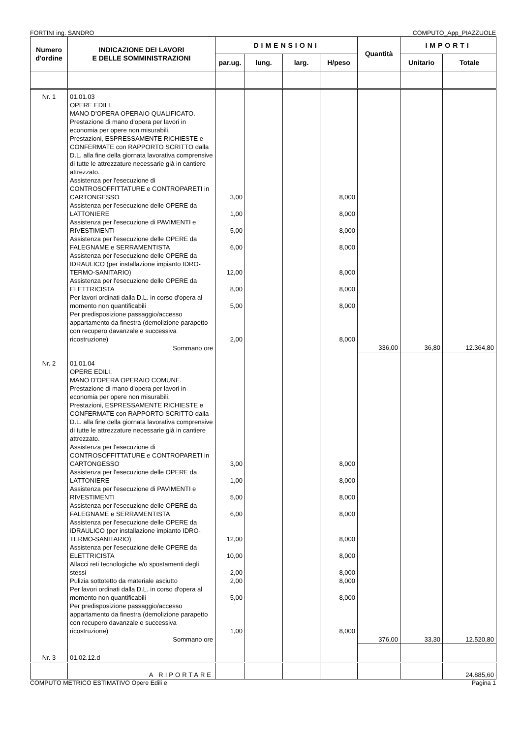FORTINI ing. SANDRO COMPUTO_App_PIAZZUOLE
| Numero d'ordine | INDICAZIONE DEI LAVORI E DELLE SOMMINISTRAZIONI | DIMENSIONI | | | | Quantità | IMPORTI | |
| --- | --- | --- | --- | --- | --- | --- | --- | --- |
| | | par.ug. | lung. | larg. | H/peso | | Unitario | Totale |
| Nr. 1 | 01.01.03 OPERE EDILI. MANO D'OPERA OPERAIO QUALIFICATO. Prestazione di mano d'opera per lavori in economia per opere non misurabili. Prestazioni, ESPRESSAMENTE RICHIESTE e CONFERMATE con RAPPORTO SCRITTO dalla D.L. alla fine della giornata lavorativa comprensive di tutte le attrezzature necessarie già in cantiere attrezzato. Assistenza per l'esecuzione di CONTROSOFFITTATURE e CONTROPARETI in CARTONGESSO | 3,00 | | | 8,000 | | | |
| | Assistenza per l'esecuzione delle OPERE da LATTONIERE | 1,00 | | | 8,000 | | | |
| | Assistenza per l'esecuzione di PAVIMENTI e RIVESTIMENTI | 5,00 | | | 8,000 | | | |
| | Assistenza per l'esecuzione delle OPERE da FALEGNAME e SERRAMENTISTA | 6,00 | | | 8,000 | | | |
| | Assistenza per l'esecuzione delle OPERE da IDRAULICO (per installazione impianto IDRO-TERMO-SANITARIO) | 12,00 | | | 8,000 | | | |
| | Assistenza per l'esecuzione delle OPERE da ELETTRICISTA | 8,00 | | | 8,000 | | | |
| | Per lavori ordinati dalla D.L. in corso d'opera al momento non quantificabili | 5,00 | | | 8,000 | | | |
| | Per predisposizione passaggio/accesso appartamento da finestra (demolizione parapetto con recupero davanzale e successiva ricostruzione) | 2,00 | | | 8,000 | | | |
| | Sommano ore | | | | | 336,00 | 36,80 | 12.364,80 |
| Nr. 2 | 01.01.04 OPERE EDILI. MANO D'OPERA OPERAIO COMUNE. Prestazione di mano d'opera per lavori in economia per opere non misurabili. Prestazioni, ESPRESSAMENTE RICHIESTE e CONFERMATE con RAPPORTO SCRITTO dalla D.L. alla fine della giornata lavorativa comprensive di tutte le attrezzature necessarie già in cantiere attrezzato. Assistenza per l'esecuzione di CONTROSOFFITTATURE e CONTROPARETI in CARTONGESSO | 3,00 | | | 8,000 | | | |
| | Assistenza per l'esecuzione delle OPERE da LATTONIERE | 1,00 | | | 8,000 | | | |
| | Assistenza per l'esecuzione di PAVIMENTI e RIVESTIMENTI | 5,00 | | | 8,000 | | | |
| | Assistenza per l'esecuzione delle OPERE da FALEGNAME e SERRAMENTISTA | 6,00 | | | 8,000 | | | |
| | Assistenza per l'esecuzione delle OPERE da IDRAULICO (per installazione impianto IDRO-TERMO-SANITARIO) | 12,00 | | | 8,000 | | | |
| | Assistenza per l'esecuzione delle OPERE da ELETTRICISTA | 10,00 | | | 8,000 | | | |
| | Allacci reti tecnologiche e/o spostamenti degli stessi | 2,00 | | | 8,000 | | | |
| | Pulizia sottotetto da materiale asciutto | 2,00 | | | 8,000 | | | |
| | Per lavori ordinati dalla D.L. in corso d'opera al momento non quantificabili | 5,00 | | | 8,000 | | | |
| | Per predisposizione passaggio/accesso appartamento da finestra (demolizione parapetto con recupero davanzale e successiva ricostruzione) | 1,00 | | | 8,000 | | | |
| | Sommano ore | | | | | 376,00 | 33,30 | 12.520,80 |
| Nr. 3 | 01.02.12.d | | | | | | | |
| | A RIPORTARE | | | | | | | 24.885,60 |
COMPUTO METRICO ESTIMATIVO Opere Edili e Pagina 1